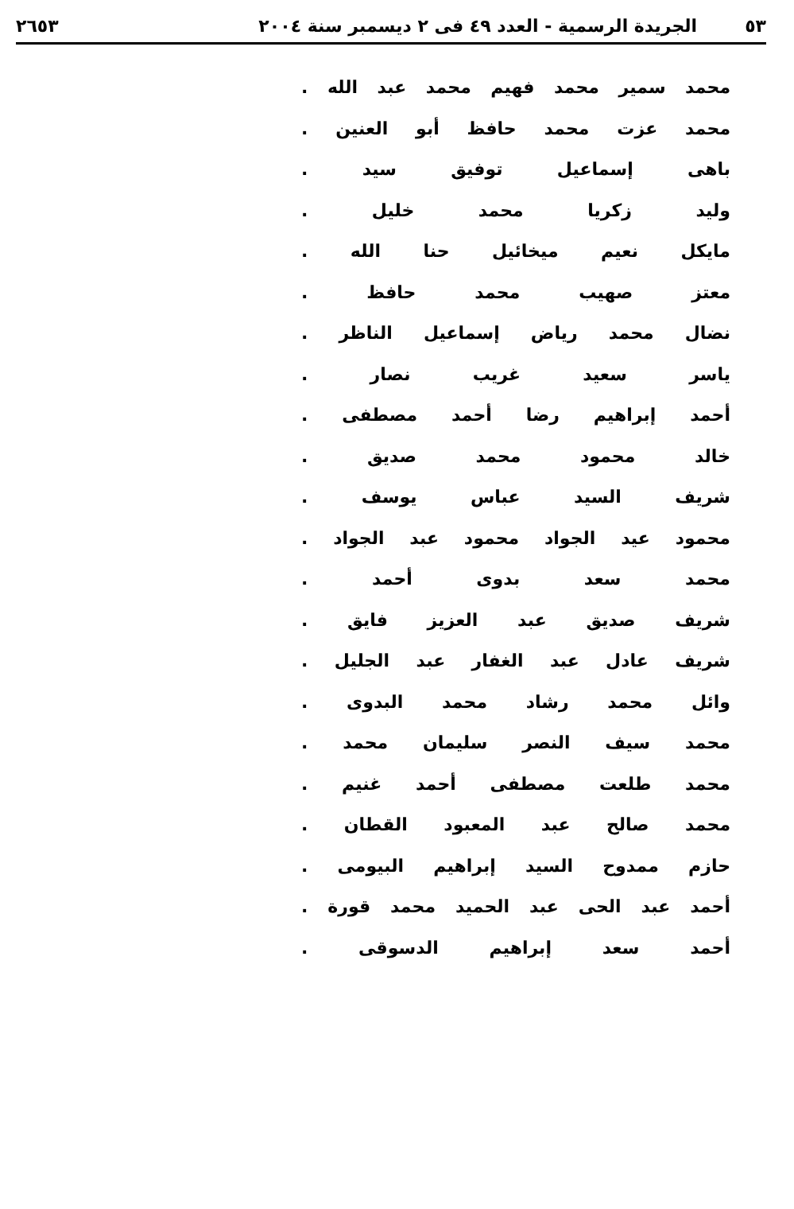٥٣ الجريدة الرسمية - العدد ٤٩ فى ٢ ديسمبر سنة ٢٠٠٤ ٢٦٥٣
محمد سمير محمد فهيم محمد عبد الله .
محمد عزت محمد حافظ أبو العنين .
باهى إسماعيل توفيق سيد .
وليد زكريا محمد خليل .
مايكل نعيم ميخائيل حنا الله .
معتز صهيب محمد حافظ .
نضال محمد رياض إسماعيل الناظر .
ياسر سعيد غريب نصار .
أحمد إبراهيم رضا أحمد مصطفى .
خالد محمود محمد صديق .
شريف السيد عباس يوسف .
محمود عيد الجواد محمود عبد الجواد .
محمد سعد بدوى أحمد .
شريف صديق عبد العزيز فايق .
شريف عادل عبد الغفار عبد الجليل .
وائل محمد رشاد محمد البدوى .
محمد سيف النصر سليمان محمد .
محمد طلعت مصطفى أحمد غنيم .
محمد صالح عبد المعبود القطان .
حازم ممدوح السيد إبراهيم البيومى .
أحمد عبد الحى عبد الحميد محمد قورة .
أحمد سعد إبراهيم الدسوقى .